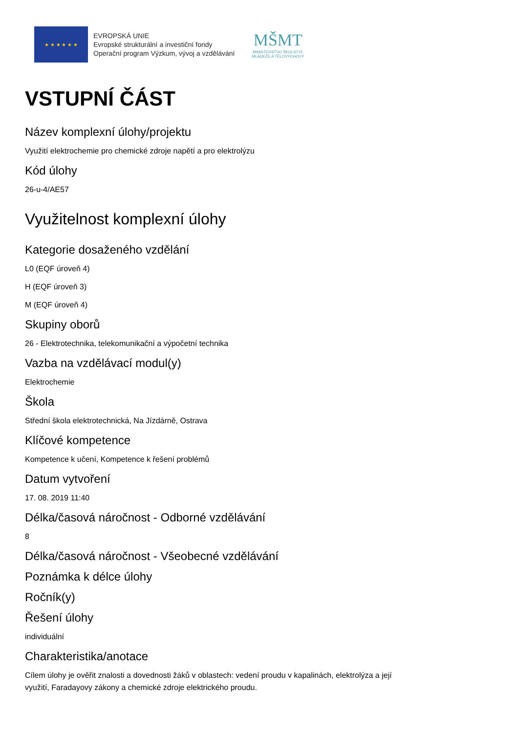★ ★ ★ ★ ★ ★
EVROPSKÁ UNIE
Evropské strukturální a investiční fondy
Operační program Výzkum, vývoj a vzdělávání
MŠMT
MINISTERSTVO ŠKOLSTVÍ,
MLÁDEŽE A TĚLOVÝCHOVY
VSTUPNÍ ČÁST
Název komplexní úlohy/projektu
Využití elektrochemie pro chemické zdroje napětí a pro elektrolýzu
Kód úlohy
26-u-4/AE57
Využitelnost komplexní úlohy
Kategorie dosaženého vzdělání
L0 (EQF úroveň 4)
H (EQF úroveň 3)
M (EQF úroveň 4)
Skupiny oborů
26 - Elektrotechnika, telekomunikační a výpočetní technika
Vazba na vzdělávací modul(y)
Elektrochemie
Škola
Střední škola elektrotechnická, Na Jízdárně, Ostrava
Klíčové kompetence
Kompetence k učení, Kompetence k řešení problémů
Datum vytvoření
17. 08. 2019 11:40
Délka/časová náročnost - Odborné vzdělávání
8
Délka/časová náročnost - Všeobecné vzdělávání
Poznámka k délce úlohy
Ročník(y)
Řešení úlohy
individuální
Charakteristika/anotace
Cílem úlohy je ověřit znalosti a dovednosti žáků v oblastech: vedení proudu v kapalinách, elektrolýza a její
využití, Faradayovy zákony a chemické zdroje elektrického proudu.